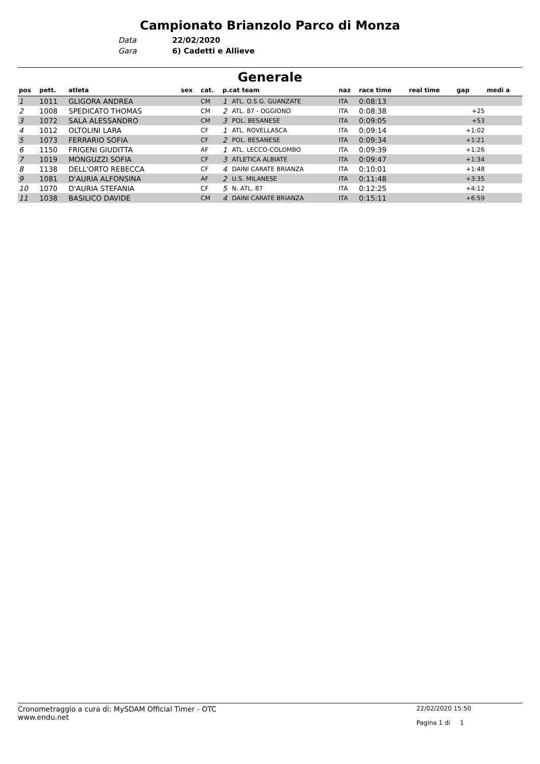Campionato Brianzolo Parco di Monza
Data 22/02/2020
Gara 6) Cadetti e Allieve
Generale
| pos | pett. | atleta | sex | cat. | p.cat team | | naz | race time | real time | gap | medi a |
| --- | --- | --- | --- | --- | --- | --- | --- | --- | --- | --- | --- |
| 1 | 1011 | GLIGORA ANDREA | | CM | 1 | ATL. O.S.G. GUANZATE | ITA | 0:08:13 | | | |
| 2 | 1008 | SPEDICATO THOMAS | | CM | 2 | ATL. 87 - OGGIONO | ITA | 0:08:38 | | +25 | |
| 3 | 1072 | SALA ALESSANDRO | | CM | 3 | POL. BESANESE | ITA | 0:09:05 | | +53 | |
| 4 | 1012 | OLTOLINI LARA | | CF | 1 | ATL. ROVELLASCA | ITA | 0:09:14 | | +1:02 | |
| 5 | 1073 | FERRARIO SOFIA | | CF | 2 | POL. BESANESE | ITA | 0:09:34 | | +1:21 | |
| 6 | 1150 | FRIGENI GIUDITTA | | AF | 1 | ATL. LECCO-COLOMBO | ITA | 0:09:39 | | +1:26 | |
| 7 | 1019 | MONGUZZI SOFIA | | CF | 3 | ATLETICA ALBIATE | ITA | 0:09:47 | | +1:34 | |
| 8 | 1138 | DELL'ORTO REBECCA | | CF | 4 | DAINI CARATE BRIANZA | ITA | 0:10:01 | | +1:48 | |
| 9 | 1081 | D'AURIA ALFONSINA | | AF | 2 | U.S. MILANESE | ITA | 0:11:48 | | +3:35 | |
| 10 | 1070 | D'AURIA STEFANIA | | CF | 5 | N. ATL. 87 | ITA | 0:12:25 | | +4:12 | |
| 11 | 1038 | BASILICO DAVIDE | | CM | 4 | DAINI CARATE BRIANZA | ITA | 0:15:11 | | +6:59 | |
Cronometraggio a cura di: MySDAM Official Timer - OTC
www.endu.net
22/02/2020 15:50
Pagina 1 di 1